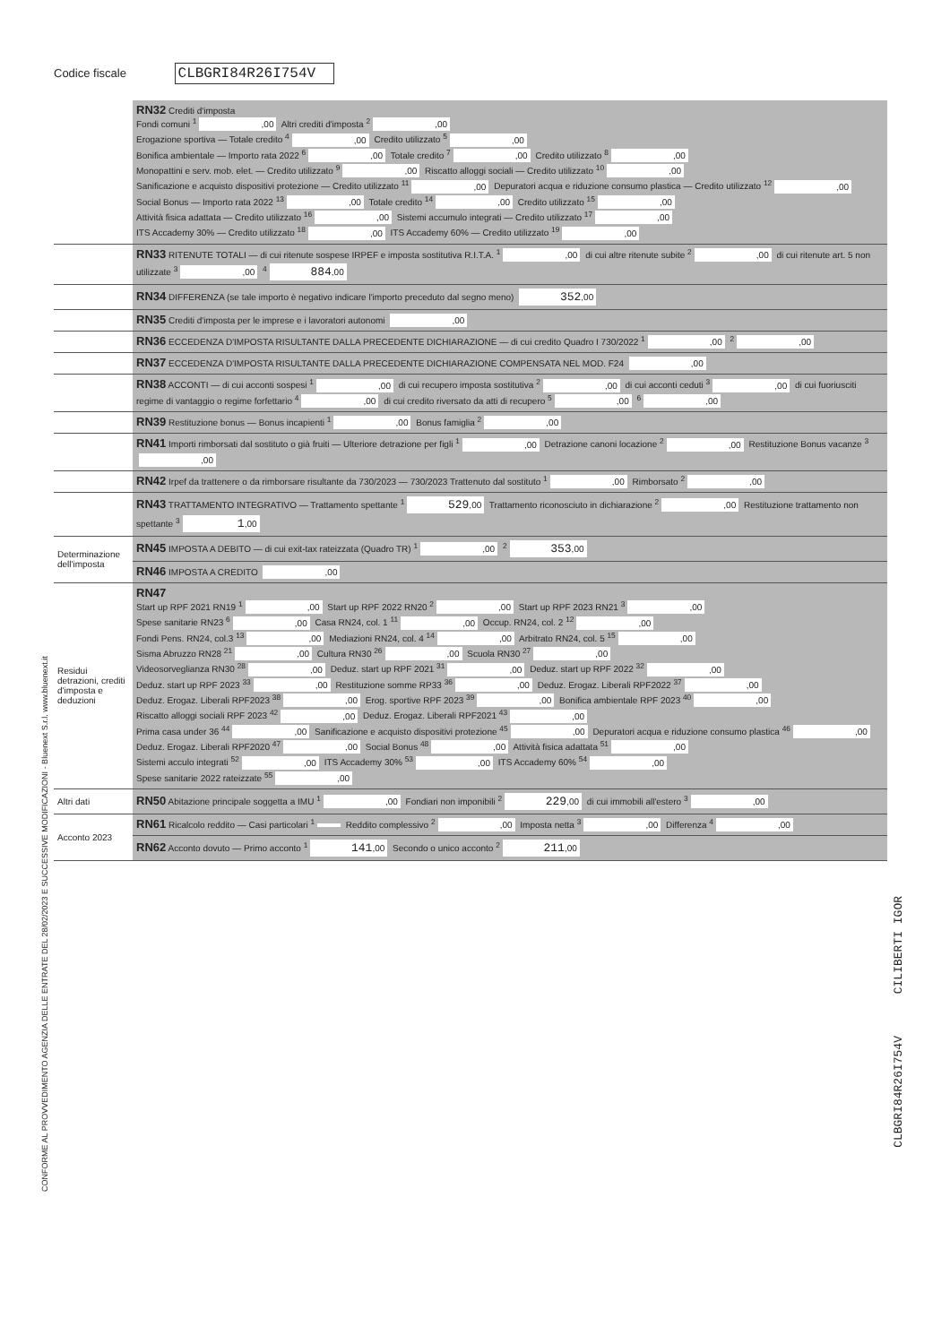Codice fiscale CLBGRI84R26I754V
CONFORME AL PROVVEDIMENTO AGENZIA DELLE ENTRATE DEL 28/02/2023 E SUCCESSIVE MODIFICAZIONI - Bluenext S.r.l. www.bluenext.it
CLBGRI84R26I754V CILIBERTI IGOR
| | RN32 Crediti d'imposta Fondi comuni <sup>1</sup> ,00 Altri crediti d'imposta <sup>2</sup> ,00 Erogazione sportiva — Totale credito <sup>4</sup> ,00 Credito utilizzato <sup>5</sup> ,00 Bonifica ambientale — Importo rata 2022 <sup>6</sup> ,00 Totale credito <sup>7</sup> ,00 Credito utilizzato <sup>8</sup> ,00 Monopattini e serv. mob. elet. — Credito utilizzato <sup>9</sup> ,00 Riscatto alloggi sociali — Credito utilizzato <sup>10</sup> ,00 Sanificazione e acquisto dispositivi protezione — Credito utilizzato <sup>11</sup> ,00 Depuratori acqua e riduzione consumo plastica — Credito utilizzato <sup>12</sup> ,00 Social Bonus — Importo rata 2022 <sup>13</sup> ,00 Totale credito <sup>14</sup> ,00 Credito utilizzato <sup>15</sup> ,00 Attività fisica adattata — Credito utilizzato <sup>16</sup> ,00 Sistemi accumulo integrati — Credito utilizzato <sup>17</sup> ,00 ITS Accademy 30% — Credito utilizzato <sup>18</sup> ,00 ITS Accademy 60% — Credito utilizzato <sup>19</sup> ,00 |
| | RN33 RITENUTE TOTALI — di cui ritenute sospese IRPEF e imposta sostitutiva R.I.T.A. <sup>1</sup> ,00 di cui altre ritenute subite <sup>2</sup> ,00 di cui ritenute art. 5 non utilizzate <sup>3</sup> ,00 <sup>4</sup> 884 ,00 |
| | RN34 DIFFERENZA (se tale importo è negativo indicare l'importo preceduto dal segno meno) 352 ,00 |
| | RN35 Crediti d'imposta per le imprese e i lavoratori autonomi ,00 |
| | RN36 ECCEDENZA D'IMPOSTA RISULTANTE DALLA PRECEDENTE DICHIARAZIONE — di cui credito Quadro I 730/2022 <sup>1</sup> ,00 <sup>2</sup> ,00 |
| | RN37 ECCEDENZA D'IMPOSTA RISULTANTE DALLA PRECEDENTE DICHIARAZIONE COMPENSATA NEL MOD. F24 ,00 |
| | RN38 ACCONTI — di cui acconti sospesi <sup>1</sup> ,00 di cui recupero imposta sostitutiva <sup>2</sup> ,00 di cui acconti ceduti <sup>3</sup> ,00 di cui fuoriusciti regime di vantaggio o regime forfettario <sup>4</sup> ,00 di cui credito riversato da atti di recupero <sup>5</sup> ,00 <sup>6</sup> ,00 |
| | RN39 Restituzione bonus — Bonus incapienti <sup>1</sup> ,00 Bonus famiglia <sup>2</sup> ,00 |
| | RN41 Importi rimborsati dal sostituto o già fruiti — Ulteriore detrazione per figli <sup>1</sup> ,00 Detrazione canoni locazione <sup>2</sup> ,00 Restituzione Bonus vacanze <sup>3</sup> ,00 |
| | RN42 Irpef da trattenere o da rimborsare risultante da 730/2023 — 730/2023 Trattenuto dal sostituto <sup>1</sup> ,00 Rimborsato <sup>2</sup> ,00 |
| | RN43 TRATTAMENTO INTEGRATIVO — Trattamento spettante <sup>1</sup> 529 ,00 Trattamento riconosciuto in dichiarazione <sup>2</sup> ,00 Restituzione trattamento non spettante <sup>3</sup> 1 ,00 |
| Determinazione dell'imposta | RN45 IMPOSTA A DEBITO — di cui exit-tax rateizzata (Quadro TR) <sup>1</sup> ,00 <sup>2</sup> 353 ,00 |
| | RN46 IMPOSTA A CREDITO ,00 |
| Residui detrazioni, crediti d'imposta e deduzioni | RN47 Start up RPF 2021 RN19 <sup>1</sup> ,00 Start up RPF 2022 RN20 <sup>2</sup> ,00 Start up RPF 2023 RN21 <sup>3</sup> ,00 Spese sanitarie RN23 <sup>6</sup> ,00 Casa RN24, col. 1 <sup>11</sup> ,00 Occup. RN24, col. 2 <sup>12</sup> ,00 Fondi Pens. RN24, col.3 <sup>13</sup> ,00 Mediazioni RN24, col. 4 <sup>14</sup> ,00 Arbitrato RN24, col. 5 <sup>15</sup> ,00 Sisma Abruzzo RN28 <sup>21</sup> ,00 Cultura RN30 <sup>26</sup> ,00 Scuola RN30 <sup>27</sup> ,00 Videosorveglianza RN30 <sup>28</sup> ,00 Deduz. start up RPF 2021 <sup>31</sup> ,00 Deduz. start up RPF 2022 <sup>32</sup> ,00 Deduz. start up RPF 2023 <sup>33</sup> ,00 Restituzione somme RP33 <sup>36</sup> ,00 Deduz. Erogaz. Liberali RPF2022 <sup>37</sup> ,00 Deduz. Erogaz. Liberali RPF2023 <sup>38</sup> ,00 Erog. sportive RPF 2023 <sup>39</sup> ,00 Bonifica ambientale RPF 2023 <sup>40</sup> ,00 Riscatto alloggi sociali RPF 2023 <sup>42</sup> ,00 Deduz. Erogaz. Liberali RPF2021 <sup>43</sup> ,00 Prima casa under 36 <sup>44</sup> ,00 Sanificazione e acquisto dispositivi protezione <sup>45</sup> ,00 Depuratori acqua e riduzione consumo plastica <sup>46</sup> ,00 Deduz. Erogaz. Liberali RPF2020 <sup>47</sup> ,00 Social Bonus <sup>48</sup> ,00 Attività fisica adattata <sup>51</sup> ,00 Sistemi acculo integrati <sup>52</sup> ,00 ITS Accademy 30% <sup>53</sup> ,00 ITS Accademy 60% <sup>54</sup> ,00 Spese sanitarie 2022 rateizzate <sup>55</sup> ,00 |
| Altri dati | RN50 Abitazione principale soggetta a IMU <sup>1</sup> ,00 Fondiari non imponibili <sup>2</sup> 229 ,00 di cui immobili all'estero <sup>3</sup> ,00 |
| Acconto 2023 | RN61 Ricalcolo reddito — Casi particolari <sup>1</sup> Reddito complessivo <sup>2</sup> ,00 Imposta netta <sup>3</sup> ,00 Differenza <sup>4</sup> ,00 |
| | RN62 Acconto dovuto — Primo acconto <sup>1</sup> 141 ,00 Secondo o unico acconto <sup>2</sup> 211 ,00 |